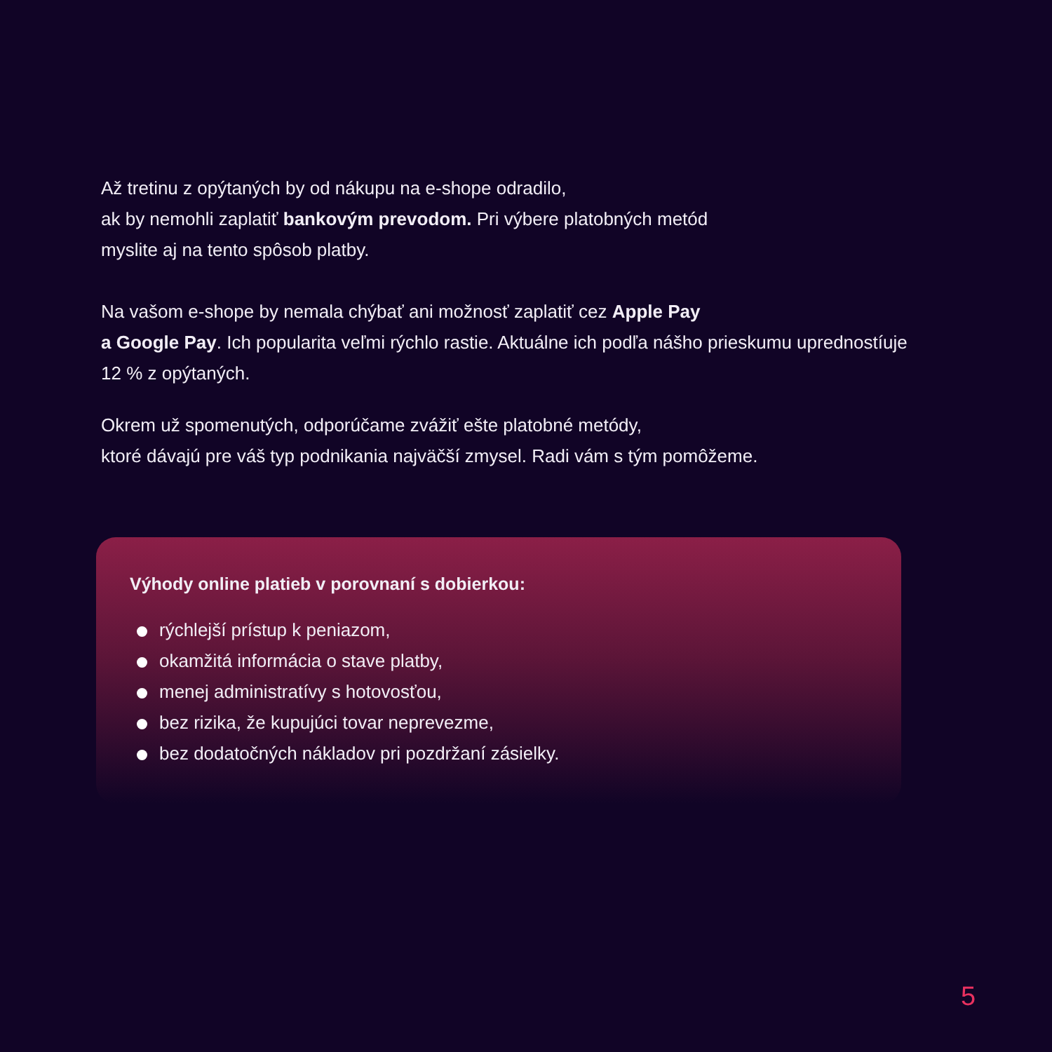Až tretinu z opýtaných by od nákupu na e-shope odradilo,
ak by nemohli zaplatiť bankovým prevodom. Pri výbere platobných metód
myslite aj na tento spôsob platby.
Na vašom e-shope by nemala chýbať ani možnosť zaplatiť cez Apple Pay
a Google Pay. Ich popularita veľmi rýchlo rastie. Aktuálne ich podľa nášho prieskumu upredností­uje 12 % z opýtaných.
Okrem už spomenutých, odporúčame zvážiť ešte platobné metódy,
ktoré dávajú pre váš typ podnikania najväčší zmysel. Radi vám s tým pomôžeme.
Výhody online platieb v porovnaní s dobierkou:
rýchlejší prístup k peniazom,
okamžitá informácia o stave platby,
menej administratívy s hotovosťou,
bez rizika, že kupujúci tovar neprevezme,
bez dodatočných nákladov pri pozdržaní zásielky.
5